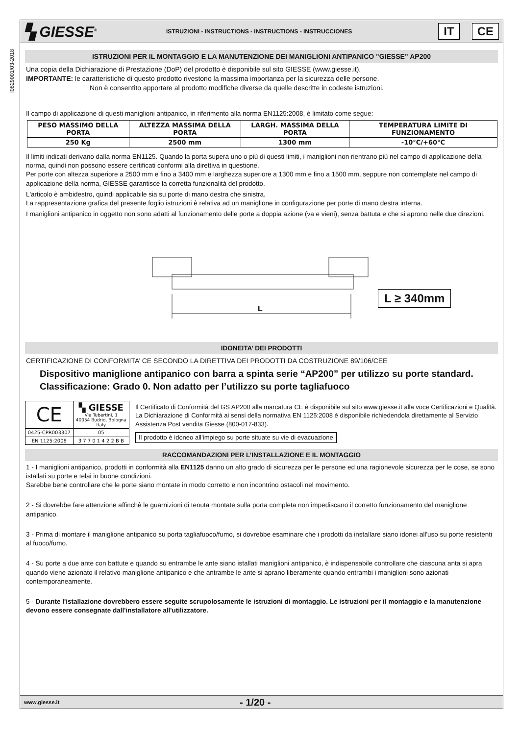I0829001/03-2018
▚ GIESSE<sup>®</sup>
ISTRUZIONI - INSTRUCTIONS - INSTRUCTIONS - INSTRUCCIONES
IT CE
ISTRUZIONI PER IL MONTAGGIO E LA MANUTENZIONE DEI MANIGLIONI ANTIPANICO "GIESSE” AP200
Una copia della Dichiarazione di Prestazione (DoP) del prodotto è disponibile sul sito GIESSE (www.giesse.it).
IMPORTANTE: le caratteristiche di questo prodotto rivestono la massima importanza per la sicurezza delle persone.
Non è consentito apportare al prodotto modifiche diverse da quelle descritte in codeste istruzioni.
Il campo di applicazione di questi maniglioni antipanico, in riferimento alla norma EN1125:2008, è limitato come segue:
| PESO MASSIMO DELLA PORTA | ALTEZZA MASSIMA DELLA PORTA | LARGH. MASSIMA DELLA PORTA | TEMPERATURA LIMITE DI FUNZIONAMENTO |
| --- | --- | --- | --- |
| 250 Kg | 2500 mm | 1300 mm | -10°C/+60°C |
Il limiti indicati derivano dalla norma EN1125. Quando la porta supera uno o più di questi limiti, i maniglioni non rientrano più nel campo di applicazione della norma, quindi non possono essere certificati conformi alla direttiva in questione.
Per porte con altezza superiore a 2500 mm e fino a 3400 mm e larghezza superiore a 1300 mm e fino a 1500 mm, seppure non contemplate nel campo di applicazione della norma, GIESSE garantisce la corretta funzionalità del prodotto.
L'articolo è ambidestro, quindi applicabile sia su porte di mano destra che sinistra.
La rappresentazione grafica del presente foglio istruzioni è relativa ad un maniglione in configurazione per porte di mano destra interna.
I maniglioni antipanico in oggetto non sono adatti al funzionamento delle porte a doppia azione (va e vieni), senza battuta e che si aprono nelle due direzioni.
L
L ≥ 340mm
IDONEITA’ DEI PRODOTTI
CERTIFICAZIONE DI CONFORMITA’ CE SECONDO LA DIRETTIVA DEI PRODOTTI DA COSTRUZIONE 89/106/CEE
Dispositivo maniglione antipanico con barra a spinta serie “AP200” per utilizzo su porte standard.
Classificazione: Grado 0. Non adatto per l’utilizzo su porte tagliafuoco
| CE | ▚ GIESSE Via Tubertini, 1 40054 Budrio, Bologna Italy |
| 0425-CPR003307 | 05 |
| EN 1125:2008 | 3 7 7 0 1 4 2 2 B B |
Il Certificato di Conformità del GS AP200 alla marcatura CE è disponibile sul sito www.giesse.it alla voce Certificazioni e Qualità.
La Dichiarazione di Conformità ai sensi della normativa EN 1125:2008 è disponibile richiedendola direttamente al Servizio Assistenza Post vendita Giesse (800-017-833).
Il prodotto è idoneo all’impiego su porte situate su vie di evacuazione
RACCOMANDAZIONI PER L’INSTALLAZIONE E IL MONTAGGIO
1 - I maniglioni antipanico, prodotti in conformità alla EN1125 danno un alto grado di sicurezza per le persone ed una ragionevole sicurezza per le cose, se sono istallati su porte e telai in buone condizioni.
Sarebbe bene controllare che le porte siano montate in modo corretto e non incontrino ostacoli nel movimento.
2 - Si dovrebbe fare attenzione affinchè le guarnizioni di tenuta montate sulla porta completa non impediscano il corretto funzionamento del maniglione antipanico.
3 - Prima di montare il maniglione antipanico su porta tagliafuoco/fumo, si dovrebbe esaminare che i prodotti da installare siano idonei all'uso su porte resistenti al fuoco/fumo.
4 - Su porte a due ante con battute e quando su entrambe le ante siano istallati maniglioni antipanico, è indispensabile controllare che ciascuna anta si apra quando viene azionato il relativo maniglione antipanico e che antrambe le ante si aprano liberamente quando entrambi i maniglioni sono azionati contemporaneamente.
5 - Durante l'istallazione dovrebbero essere seguite scrupolosamente le istruzioni di montaggio. Le istruzioni per il montaggio e la manutenzione devono essere consegnate dall'installatore all'utilizzatore.
www.giesse.it - 1/20 -